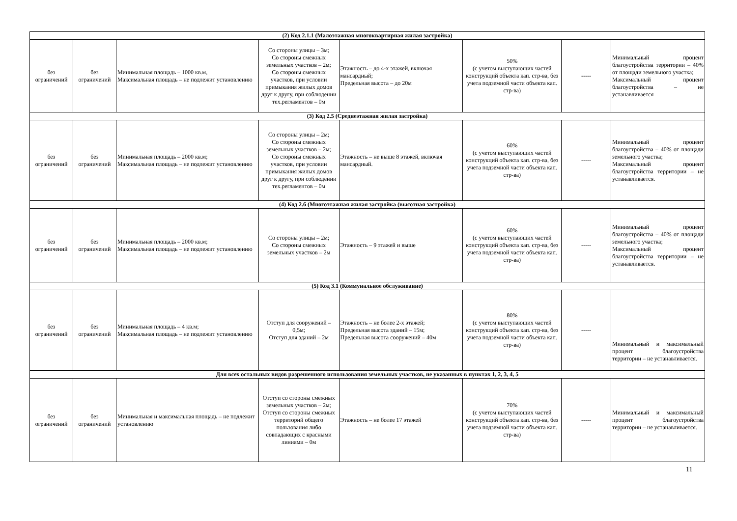| (2) Код 2.1.1 (Малоэтажная многоквартирная жилая застройка) | | | | | | | |
| без ограничений | без ограничений | Минимальная площадь – 1000 кв.м, Максимальная площадь – не подлежит установлению | Со стороны улицы – 3м; Со стороны смежных земельных участков – 2м; Со стороны смежных участков, при условии примыкания жилых домов друг к другу, при соблюдении тех.регламентов – 0м | Этажность – до 4-х этажей, включая мансардный; Предельная высота – до 20м | 50% (с учетом выступающих частей конструкций объекта кап. стр-ва, без учета подземной части объекта кап. стр-ва) | ----- | Минимальный процент благоустройства территории – 40% от площади земельного участка; Максимальный процент благоустройства – не устанавливается |
| (3) Код 2.5 (Среднеэтажная жилая застройка) | | | | | | | |
| без ограничений | без ограничений | Минимальная площадь – 2000 кв.м; Максимальная площадь – не подлежит установлению | Со стороны улицы – 2м; Со стороны смежных земельных участков – 2м; Со стороны смежных участков, при условии примыкания жилых домов друг к другу, при соблюдении тех.регламентов – 0м | Этажность – не выше 8 этажей, включая мансардный. | 60% (с учетом выступающих частей конструкций объекта кап. стр-ва, без учета подземной части объекта кап. стр-ва) | ----- | Минимальный процент благоустройства – 40% от площади земельного участка; Максимальный процент благоустройства территории – не устанавливается. |
| (4) Код 2.6 (Многоэтажная жилая застройка (высотная застройка) | | | | | | | |
| без ограничений | без ограничений | Минимальная площадь – 2000 кв.м; Максимальная площадь – не подлежит установлению | Со стороны улицы – 2м; Со стороны смежных земельных участков – 2м | Этажность – 9 этажей и выше | 60% (с учетом выступающих частей конструкций объекта кап. стр-ва, без учета подземной части объекта кап. стр-ва) | ----- | Минимальный процент благоустройства – 40% от площади земельного участка; Максимальный процент благоустройства территории – не устанавливается. |
| (5) Код 3.1 (Коммунальное обслуживание) | | | | | | | |
| без ограничений | без ограничений | Минимальная площадь – 4 кв.м; Максимальная площадь – не подлежит установлению | Отступ для сооружений – 0,5м; Отступ для зданий – 2м | Этажность – не более 2-х этажей; Предельная высота зданий – 15м; Предельная высота сооружений – 40м | 80% (с учетом выступающих частей конструкций объекта кап. стр-ва, без учета подземной части объекта кап. стр-ва) | ----- | Минимальный и максимальный процент благоустройства территории – не устанавливается. |
| Для всех остальных видов разрешенного использования земельных участков, не указанных в пунктах 1, 2, 3, 4, 5 | | | | | | | |
| без ограничений | без ограничений | Минимальная и максимальная площадь – не подлежит установлению | Отступ со стороны смежных земельных участков – 2м; Отступ со стороны смежных территорий общего пользования либо совпадающих с красными линиями – 0м | Этажность – не более 17 этажей | 70% (с учетом выступающих частей конструкций объекта кап. стр-ва, без учета подземной части объекта кап. стр-ва) | ----- | Минимальный и максимальный процент благоустройства территории – не устанавливается. |
11